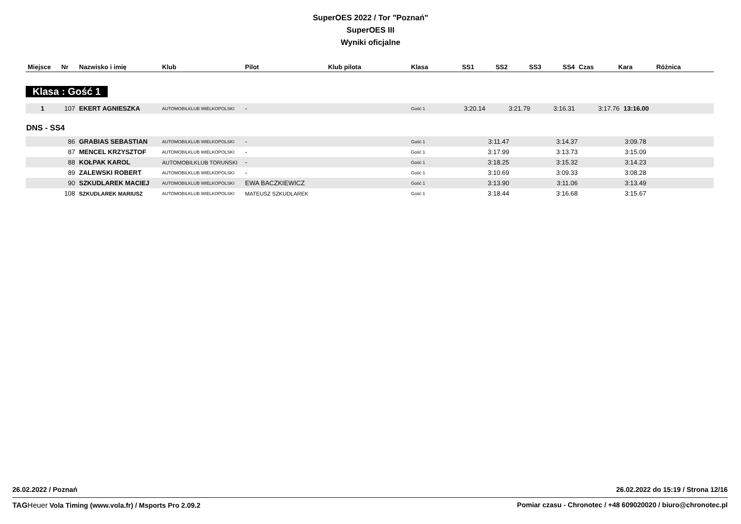SuperOES 2022 / Tor "Poznań"
SuperOES III
Wyniki oficjalne
| Miejsce | Nr | Nazwisko i imię | Klub | Pilot | Klub pilota | Klasa | SS1 | SS2 | SS3 | SS4 | Czas | Kara | Różnica |
| --- | --- | --- | --- | --- | --- | --- | --- | --- | --- | --- | --- | --- | --- |
Klasa : Gość 1
| 1 | 107 | EKERT AGNIESZKA | AUTOMOBILKLUB WIELKOPOLSKI | - | | Gość 1 | 3:20.14 | 3:21.79 | 3:16.31 | 3:17.76 | 13:16.00 | | |
DNS - SS4
| | 86 | GRABIAS SEBASTIAN | AUTOMOBILKLUB WIELKOPOLSKI | - | | Gość 1 | 3:11.47 | 3:14.37 | 3:09.78 | | | | |
| | 87 | MENCEL KRZYSZTOF | AUTOMOBILKLUB WIELKOPOLSKI | - | | Gość 1 | 3:17.99 | 3:13.73 | 3:15.09 | | | | |
| | 88 | KOŁPAK KAROL | AUTOMOBILKLUB TORUŃSKI | - | | Gość 1 | 3:18.25 | 3:15.32 | 3:14.23 | | | | |
| | 89 | ZALEWSKI ROBERT | AUTOMOBILKLUB WIELKOPOLSKI | - | | Gość 1 | 3:10.69 | 3:09.33 | 3:08.28 | | | | |
| | 90 | SZKUDLAREK MACIEJ | AUTOMOBILKLUB WIELKOPOLSKI | EWA BACZKIEWICZ | | Gość 1 | 3:13.90 | 3:11.06 | 3:13.49 | | | | |
| | 108 | SZKUDLAREK MARIUSZ | AUTOMOBILKLUB WIELKOPOLSKI | MATEUSZ SZKUDLAREK | | Gość 1 | 3:18.44 | 3:16.68 | 3:15.67 | | | | |
26.02.2022 / Poznań 26.02.2022 do 15:19 / Strona 12/16
TAG Heuer Vola Timing (www.vola.fr) / Msports Pro 2.09.2 Pomiar czasu - Chronotec / +48 609020020 / biuro@chronotec.pl